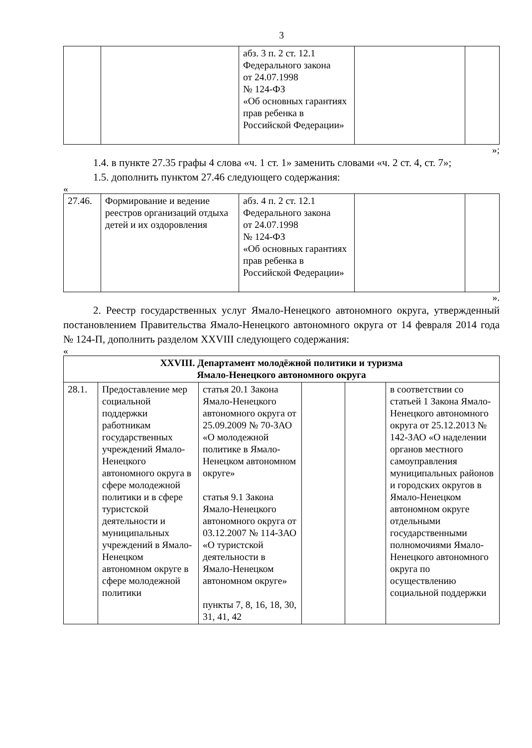3
| | | абз. 3 п. 2 ст. 12.1 Федерального закона от 24.07.1998 № 124-ФЗ «Об основных гарантиях прав ребенка в Российской Федерации» | | |
»;
1.4. в пункте 27.35 графы 4 слова «ч. 1 ст. 1» заменить словами «ч. 2 ст. 4, ст. 7»;
1.5. дополнить пунктом 27.46 следующего содержания:
«
| 27.46. | Формирование и ведение реестров организаций отдыха детей и их оздоровления | абз. 4 п. 2 ст. 12.1 Федерального закона от 24.07.1998 № 124-ФЗ «Об основных гарантиях прав ребенка в Российской Федерации» | | |
».
2. Реестр государственных услуг Ямало-Ненецкого автономного округа, утвержденный постановлением Правительства Ямало-Ненецкого автономного округа от 14 февраля 2014 года № 124-П, дополнить разделом XXVIII следующего содержания:
«
| XXVIII. Департамент молодёжной политики и туризма Ямало-Ненецкого автономного округа | | | | | |
| --- | --- | --- | --- | --- | --- |
| 28.1. | Предоставление мер социальной поддержки работникам государственных учреждений Ямало-Ненецкого автономного округа в сфере молодежной политики и в сфере туристской деятельности и муниципальных учреждений в Ямало-Ненецком автономном округе в сфере молодежной политики | статья 20.1 Закона Ямало-Ненецкого автономного округа от 25.09.2009 № 70-ЗАО «О молодежной политике в Ямало-Ненецком автономном округе» статья 9.1 Закона Ямало-Ненецкого автономного округа от 03.12.2007 № 114-ЗАО «О туристской деятельности в Ямало-Ненецком автономном округе» пункты 7, 8, 16, 18, 30, 31, 41, 42 | | | в соответствии со статьей 1 Закона Ямало-Ненецкого автономного округа от 25.12.2013 № 142-ЗАО «О наделении органов местного самоуправления муниципальных районов и городских округов в Ямало-Ненецком автономном округе отдельными государственными полномочиями Ямало-Ненецкого автономного округа по осуществлению социальной поддержки |